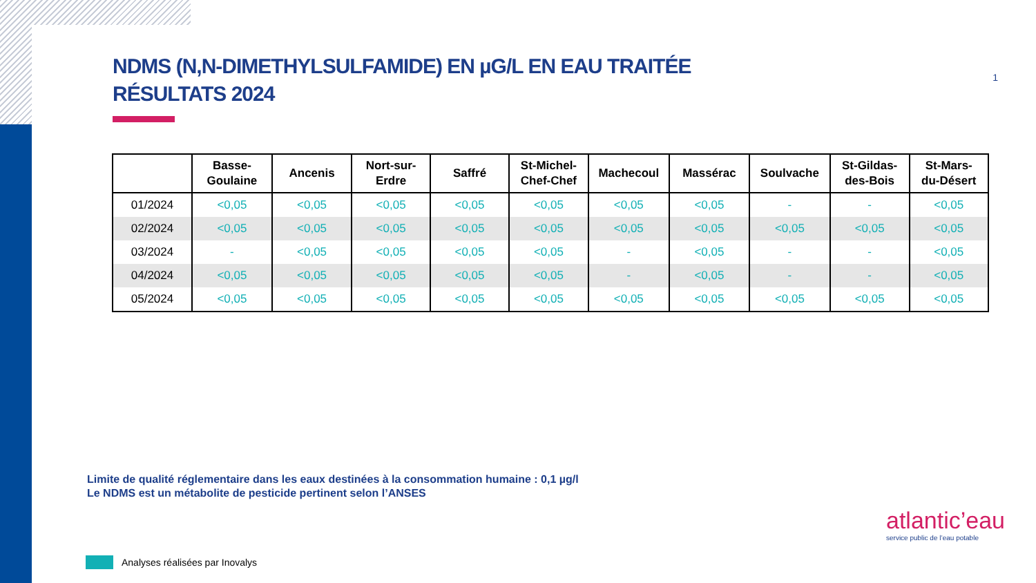NDMS (N,N-DIMETHYLSULFAMIDE) EN µG/L EN EAU TRAITÉE
RÉSULTATS 2024
| | Basse- Goulaine | Ancenis | Nort-sur- Erdre | Saffré | St-Michel- Chef-Chef | Machecoul | Massérac | Soulvache | St-Gildas- des-Bois | St-Mars- du-Désert |
| --- | --- | --- | --- | --- | --- | --- | --- | --- | --- | --- |
| 01/2024 | <0,05 | <0,05 | <0,05 | <0,05 | <0,05 | <0,05 | <0,05 | - | - | <0,05 |
| 02/2024 | <0,05 | <0,05 | <0,05 | <0,05 | <0,05 | <0,05 | <0,05 | <0,05 | <0,05 | <0,05 |
| 03/2024 | - | <0,05 | <0,05 | <0,05 | <0,05 | - | <0,05 | - | - | <0,05 |
| 04/2024 | <0,05 | <0,05 | <0,05 | <0,05 | <0,05 | - | <0,05 | - | - | <0,05 |
| 05/2024 | <0,05 | <0,05 | <0,05 | <0,05 | <0,05 | <0,05 | <0,05 | <0,05 | <0,05 | <0,05 |
Limite de qualité réglementaire dans les eaux destinées à la consommation humaine : 0,1 µg/l
Le NDMS est un métabolite de pesticide pertinent selon l’ANSES
Analyses réalisées par Inovalys
1
atlantic’eau
service public de l’eau potable